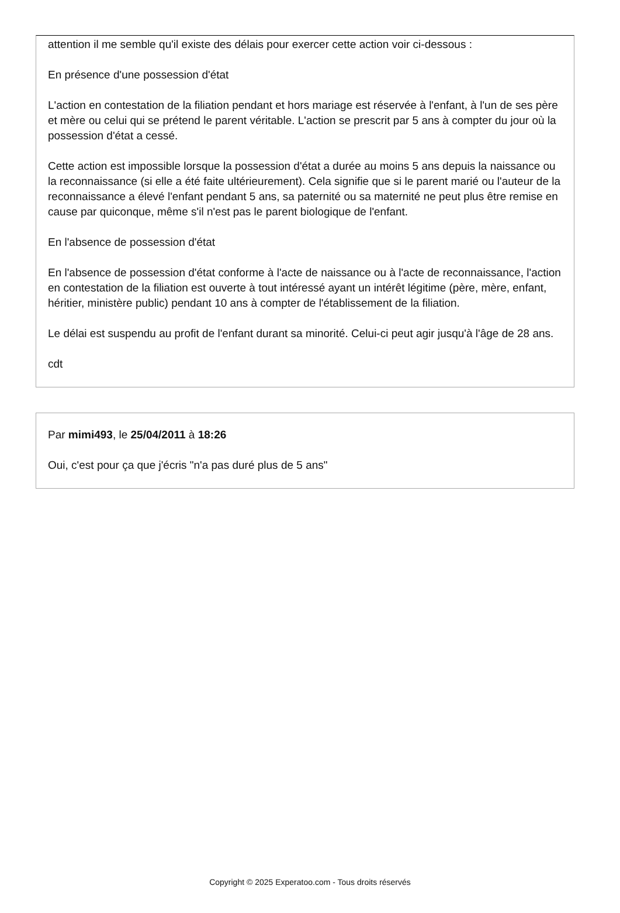attention il me semble qu'il existe des délais pour exercer cette action voir ci-dessous :
En présence d'une possession d'état
L'action en contestation de la filiation pendant et hors mariage est réservée à l'enfant, à l'un de ses père et mère ou celui qui se prétend le parent véritable. L'action se prescrit par 5 ans à compter du jour où la possession d'état a cessé.
Cette action est impossible lorsque la possession d'état a durée au moins 5 ans depuis la naissance ou la reconnaissance (si elle a été faite ultérieurement). Cela signifie que si le parent marié ou l'auteur de la reconnaissance a élevé l'enfant pendant 5 ans, sa paternité ou sa maternité ne peut plus être remise en cause par quiconque, même s'il n'est pas le parent biologique de l'enfant.
En l'absence de possession d'état
En l'absence de possession d'état conforme à l'acte de naissance ou à l'acte de reconnaissance, l'action en contestation de la filiation est ouverte à tout intéressé ayant un intérêt légitime (père, mère, enfant, héritier, ministère public) pendant 10 ans à compter de l'établissement de la filiation.
Le délai est suspendu au profit de l'enfant durant sa minorité. Celui-ci peut agir jusqu'à l'âge de 28 ans.
cdt
Par mimi493, le 25/04/2011 à 18:26
Oui, c'est pour ça que j'écris "n'a pas duré plus de 5 ans"
Copyright © 2025 Experatoo.com - Tous droits réservés